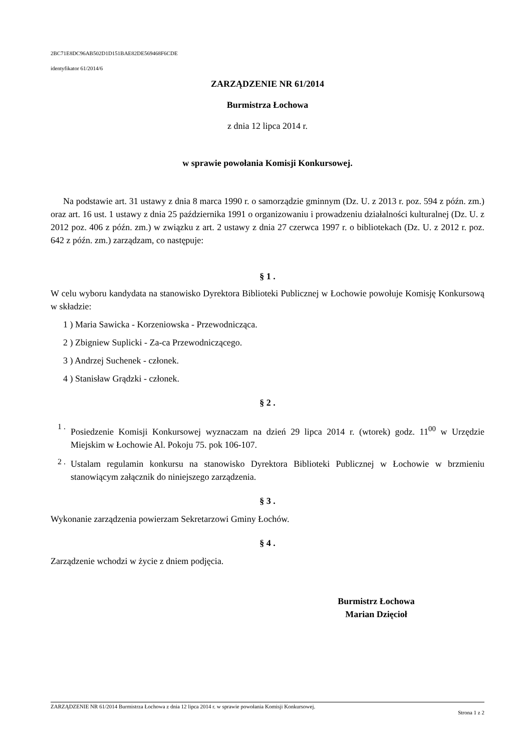2BC71E8DC96AB502D1D151BAE82DE569468F6CDE
identyfikator 61/2014/6
ZARZĄDZENIE NR 61/2014
Burmistrza Łochowa
z dnia 12 lipca 2014 r.
w sprawie powołania Komisji Konkursowej.
Na podstawie art. 31 ustawy z dnia 8 marca 1990 r. o samorządzie gminnym (Dz. U. z 2013 r. poz. 594 z późn. zm.) oraz art. 16 ust. 1 ustawy z dnia 25 października 1991 o organizowaniu i prowadzeniu działalności kulturalnej (Dz. U. z 2012 poz. 406 z późn. zm.) w związku z art. 2 ustawy z dnia 27 czerwca 1997 r. o bibliotekach (Dz. U. z 2012 r. poz. 642 z późn. zm.) zarządzam, co następuje:
§ 1 .
W celu wyboru kandydata na stanowisko Dyrektora Biblioteki Publicznej w Łochowie powołuje Komisję Konkursową w składzie:
1 ) Maria Sawicka - Korzeniowska - Przewodnicząca.
2 ) Zbigniew Suplicki - Za-ca Przewodniczącego.
3 ) Andrzej Suchenek - członek.
4 ) Stanisław Grądzki - członek.
§ 2 .
1 .
Posiedzenie Komisji Konkursowej wyznaczam na dzień 29 lipca 2014 r. (wtorek) godz. 11<sup>00</sup> w Urzędzie Miejskim w Łochowie Al. Pokoju 75. pok 106-107.
2 .
Ustalam regulamin konkursu na stanowisko Dyrektora Biblioteki Publicznej w Łochowie w brzmieniu stanowiącym załącznik do niniejszego zarządzenia.
§ 3 .
Wykonanie zarządzenia powierzam Sekretarzowi Gminy Łochów.
§ 4 .
Zarządzenie wchodzi w życie z dniem podjęcia.
Burmistrz Łochowa
Marian Dzięcioł
ZARZĄDZENIE NR 61/2014 Burmistrza Łochowa z dnia 12 lipca 2014 r. w sprawie powołania Komisji Konkursowej.
Strona 1 z 2